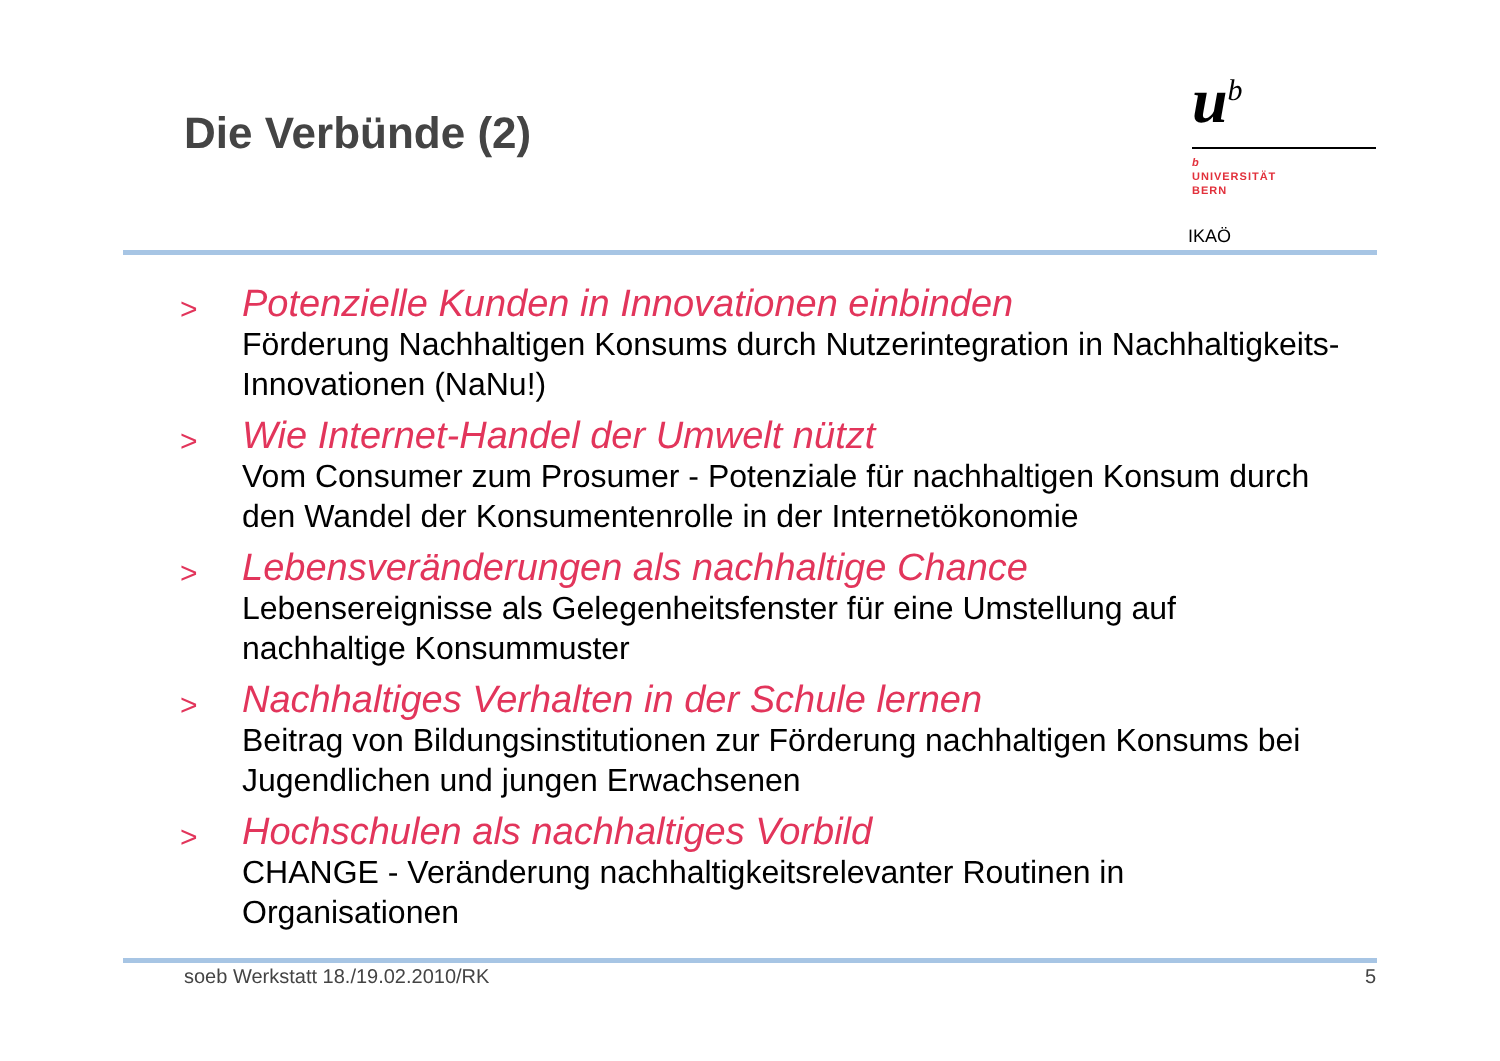Die Verbünde (2)
u<sup>b</sup>
b
UNIVERSITÄT
BERN
IKAÖ
>
Potenzielle Kunden in Innovationen einbinden
Förderung Nachhaltigen Konsums durch Nutzerintegration in Nachhaltigkeits-Innovationen (NaNu!)
>
Wie Internet-Handel der Umwelt nützt
Vom Consumer zum Prosumer - Potenziale für nachhaltigen Konsum durch den Wandel der Konsumentenrolle in der Internetökonomie
>
Lebensveränderungen als nachhaltige Chance
Lebensereignisse als Gelegenheitsfenster für eine Umstellung auf nachhaltige Konsummuster
>
Nachhaltiges Verhalten in der Schule lernen
Beitrag von Bildungsinstitutionen zur Förderung nachhaltigen Konsums bei Jugendlichen und jungen Erwachsenen
>
Hochschulen als nachhaltiges Vorbild
CHANGE - Veränderung nachhaltigkeitsrelevanter Routinen in Organisationen
soeb Werkstatt 18./19.02.2010/RK 5